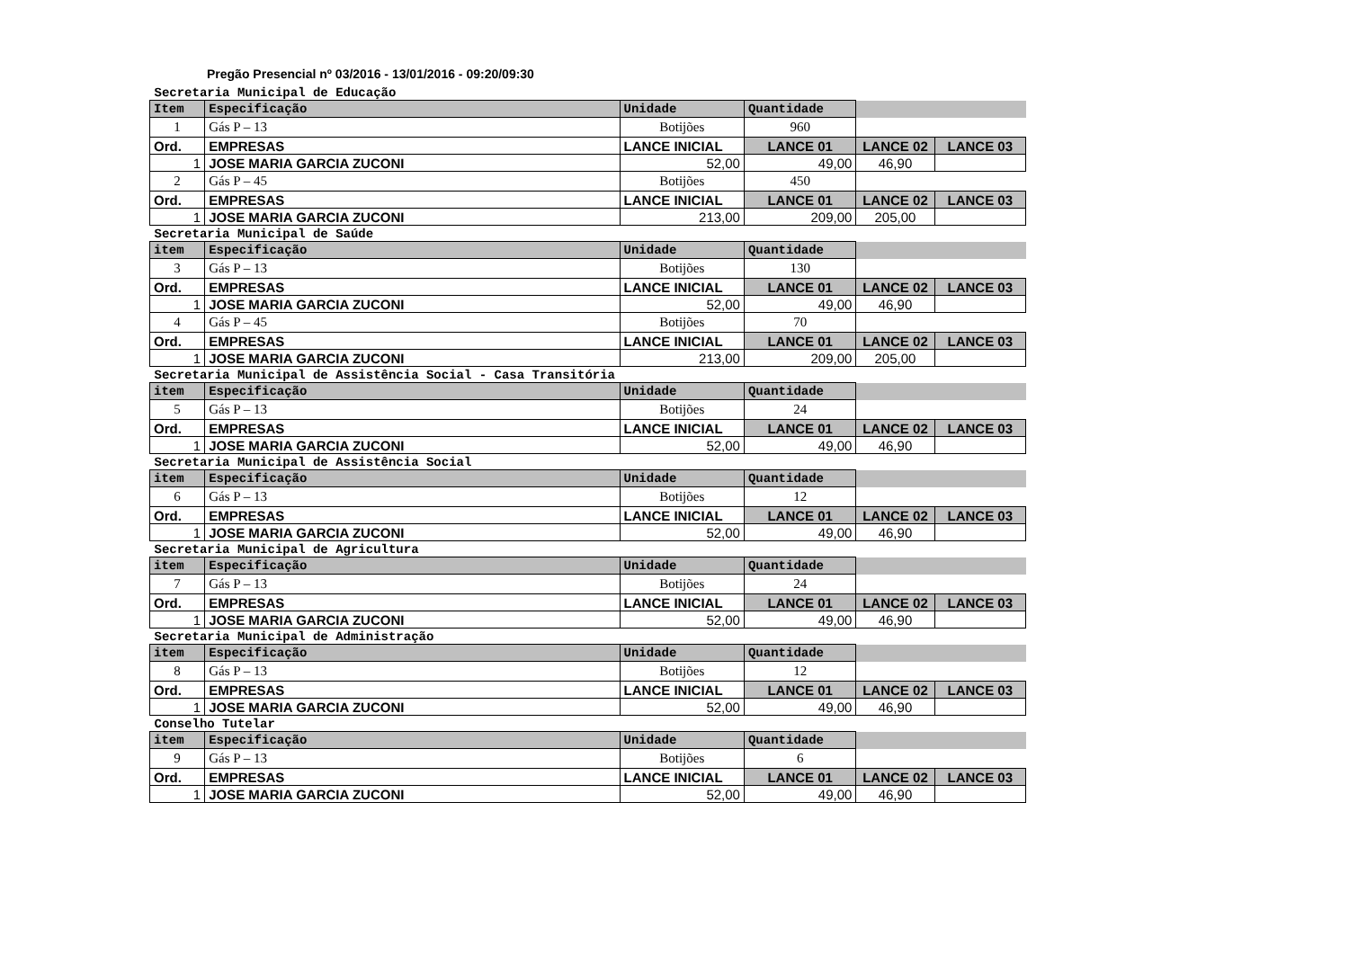Pregão Presencial nº 03/2016 - 13/01/2016 - 09:20/09:30
| Secretaria Municipal de Educação | | | | | |
| Item | Especificação | Unidade | Quantidade | | |
| 1 | Gás P – 13 | Botijões | 960 | | |
| Ord. | EMPRESAS | LANCE INICIAL | LANCE 01 | LANCE 02 | LANCE 03 |
| 1 | JOSE MARIA GARCIA ZUCONI | 52,00 | 49,00 | 46,90 | |
| 2 | Gás P – 45 | Botijões | 450 | | |
| Ord. | EMPRESAS | LANCE INICIAL | LANCE 01 | LANCE 02 | LANCE 03 |
| 1 | JOSE MARIA GARCIA ZUCONI | 213,00 | 209,00 | 205,00 | |
| Secretaria Municipal de Saúde | | | | | |
| item | Especificação | Unidade | Quantidade | | |
| 3 | Gás P – 13 | Botijões | 130 | | |
| Ord. | EMPRESAS | LANCE INICIAL | LANCE 01 | LANCE 02 | LANCE 03 |
| 1 | JOSE MARIA GARCIA ZUCONI | 52,00 | 49,00 | 46,90 | |
| 4 | Gás P – 45 | Botijões | 70 | | |
| Ord. | EMPRESAS | LANCE INICIAL | LANCE 01 | LANCE 02 | LANCE 03 |
| 1 | JOSE MARIA GARCIA ZUCONI | 213,00 | 209,00 | 205,00 | |
| Secretaria Municipal de Assistência Social - Casa Transitória | | | | | |
| item | Especificação | Unidade | Quantidade | | |
| 5 | Gás P – 13 | Botijões | 24 | | |
| Ord. | EMPRESAS | LANCE INICIAL | LANCE 01 | LANCE 02 | LANCE 03 |
| 1 | JOSE MARIA GARCIA ZUCONI | 52,00 | 49,00 | 46,90 | |
| Secretaria Municipal de Assistência Social | | | | | |
| item | Especificação | Unidade | Quantidade | | |
| 6 | Gás P – 13 | Botijões | 12 | | |
| Ord. | EMPRESAS | LANCE INICIAL | LANCE 01 | LANCE 02 | LANCE 03 |
| 1 | JOSE MARIA GARCIA ZUCONI | 52,00 | 49,00 | 46,90 | |
| Secretaria Municipal de Agricultura | | | | | |
| item | Especificação | Unidade | Quantidade | | |
| 7 | Gás P – 13 | Botijões | 24 | | |
| Ord. | EMPRESAS | LANCE INICIAL | LANCE 01 | LANCE 02 | LANCE 03 |
| 1 | JOSE MARIA GARCIA ZUCONI | 52,00 | 49,00 | 46,90 | |
| Secretaria Municipal de Administração | | | | | |
| item | Especificação | Unidade | Quantidade | | |
| 8 | Gás P – 13 | Botijões | 12 | | |
| Ord. | EMPRESAS | LANCE INICIAL | LANCE 01 | LANCE 02 | LANCE 03 |
| 1 | JOSE MARIA GARCIA ZUCONI | 52,00 | 49,00 | 46,90 | |
| Conselho Tutelar | | | | | |
| item | Especificação | Unidade | Quantidade | | |
| 9 | Gás P – 13 | Botijões | 6 | | |
| Ord. | EMPRESAS | LANCE INICIAL | LANCE 01 | LANCE 02 | LANCE 03 |
| 1 | JOSE MARIA GARCIA ZUCONI | 52,00 | 49,00 | 46,90 | |